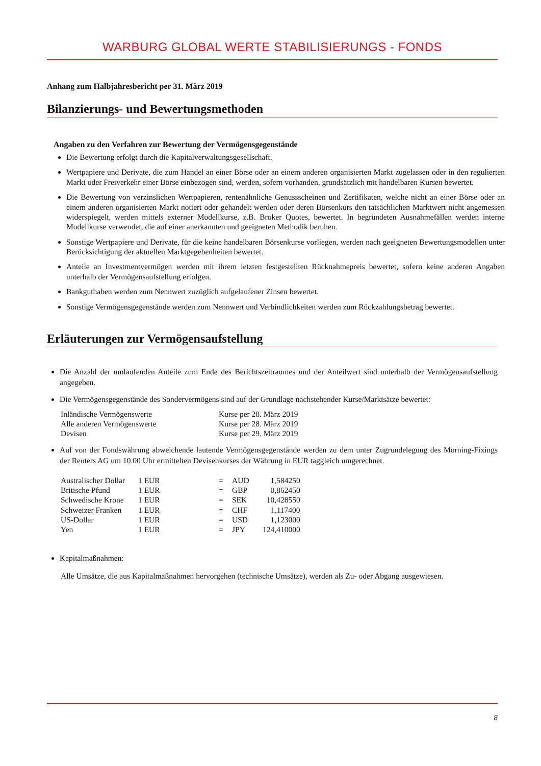WARBURG GLOBAL WERTE STABILISIERUNGS - FONDS
Anhang zum Halbjahresbericht per 31. März 2019
Bilanzierungs- und Bewertungsmethoden
Angaben zu den Verfahren zur Bewertung der Vermögensgegenstände
Die Bewertung erfolgt durch die Kapitalverwaltungsgesellschaft.
Wertpapiere und Derivate, die zum Handel an einer Börse oder an einem anderen organisierten Markt zugelassen oder in den regulierten Markt oder Freiverkehr einer Börse einbezogen sind, werden, sofern vorhanden, grundsätzlich mit handelbaren Kursen bewertet.
Die Bewertung von verzinslichen Wertpapieren, rentenähnliche Genussscheinen und Zertifikaten, welche nicht an einer Börse oder an einem anderen organisierten Markt notiert oder gehandelt werden oder deren Börsenkurs den tatsächlichen Marktwert nicht angemessen widerspiegelt, werden mittels externer Modellkurse, z.B. Broker Quotes, bewertet. In begründeten Ausnahmefällen werden interne Modellkurse verwendet, die auf einer anerkannten und geeigneten Methodik beruhen.
Sonstige Wertpapiere und Derivate, für die keine handelbaren Börsenkurse vorliegen, werden nach geeigneten Bewertungsmodellen unter Berücksichtigung der aktuellen Marktgegebenheiten bewertet.
Anteile an Investmentvermögen werden mit ihrem letzten festgestellten Rücknahmepreis bewertet, sofern keine anderen Angaben unterhalb der Vermögensaufstellung erfolgen.
Bankguthaben werden zum Nennwert zuzüglich aufgelaufener Zinsen bewertet.
Sonstige Vermögensgegenstände werden zum Nennwert und Verbindlichkeiten werden zum Rückzahlungsbetrag bewertet.
Erläuterungen zur Vermögensaufstellung
Die Anzahl der umlaufenden Anteile zum Ende des Berichtszeitraumes und der Anteilwert sind unterhalb der Vermögensaufstellung angegeben.
Die Vermögensgegenstände des Sondervermögens sind auf der Grundlage nachstehender Kurse/Marktsätze bewertet:
| Inländische Vermögenswerte | Kurse per 28. März 2019 |
| Alle anderen Vermögenswerte | Kurse per 28. März 2019 |
| Devisen | Kurse per 29. März 2019 |
Auf von der Fondswährung abweichende lautende Vermögensgegenstände werden zu dem unter Zugrundelegung des Morning-Fixings der Reuters AG um 10.00 Uhr ermittelten Devisenkurses der Währung in EUR taggleich umgerechnet.
| Australischer Dollar | 1 EUR | = | AUD | 1,584250 |
| Britische Pfund | 1 EUR | = | GBP | 0,862450 |
| Schwedische Krone | 1 EUR | = | SEK | 10,428550 |
| Schweizer Franken | 1 EUR | = | CHF | 1,117400 |
| US-Dollar | 1 EUR | = | USD | 1,123000 |
| Yen | 1 EUR | = | JPY | 124,410000 |
Kapitalmaßnahmen:
Alle Umsätze, die aus Kapitalmaßnahmen hervorgehen (technische Umsätze), werden als Zu- oder Abgang ausgewiesen.
8